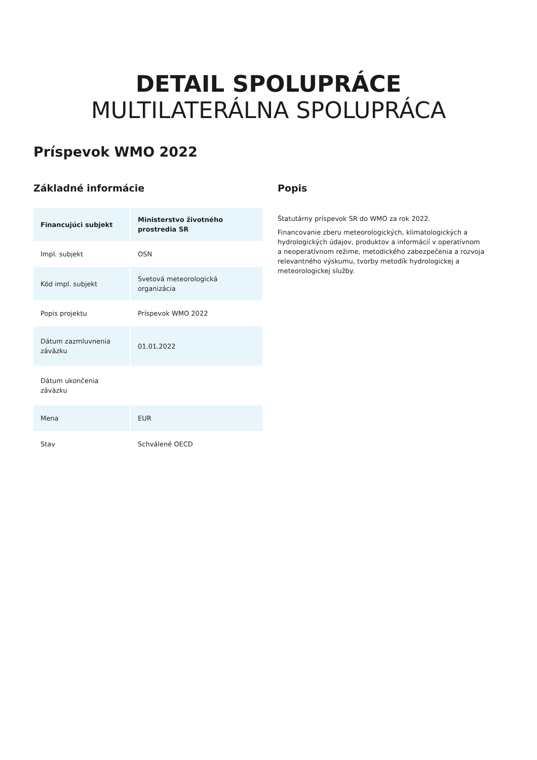DETAIL SPOLUPRÁCE
MULTILATERÁLNA SPOLUPRÁCA
Príspevok WMO 2022
Základné informácie
| Financujúci subjekt | Ministerstvo životného prostredia SR |
| Impl. subjekt | OSN |
| Kód impl. subjekt | Svetová meteorologická organizácia |
| Popis projektu | Príspevok WMO 2022 |
| Dátum zazmluvnenia záväzku | 01.01.2022 |
| Dátum ukončenia záväzku | |
| Mena | EUR |
| Stav | Schválené OECD |
Popis
Štatutárny príspevok SR do WMO za rok 2022.
Financovanie zberu meteorologických, klimatologických a hydrologických údajov, produktov a informácií v operatívnom a neoperatívnom režime, metodického zabezpečenia a rozvoja relevantného výskumu, tvorby metodík hydrologickej a meteorologickej služby.